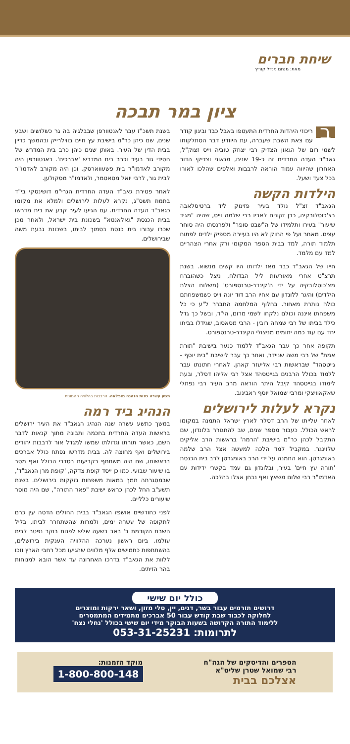שיחת חברים
מאת: מנחם מנדל קוריץ
ציון במר תבכה
בריכוזי היהדות החרדית התעטפו באבל כבד וביגון קודר עם צאת השבת שעברה, עת היוודע דבר הסתלקותו לשמי רום של הגאון הצדיק רבי יצחק טוביה וייס זצוק"ל, גאב"ד העדה החרדית זה כ-19 שנים, מגאוני וצדיקי הדור האחרון שהיווה עמוד הוראה לרבבות ואלפים שהלכו לאורו בכל צעד ושעל.
הילדות הקשה
הגאב"ד זצ"ל נולד בעיר פזינוק ליד ברטיסלאבה בצ'כוסלובקיה, כבן זקונים לאביו רבי שלמה וייס, שהיה "מגיד שיעור" בעירו ותלמידו של ה"שבט סופר" ולפרנסתו היה סוחר עצים. מאחר ועל פי החוק לא היו בעיירה מספיק ילדים לפתוח תלמוד תורה, למד בבית הספר המקומי ורק אחרי הצהריים למד עם מלמד.
חייו של הגאב"ד כבר מאז ילדותו היו קשים מנשוא. בשנת תרצ"ט אחרי מאורעות ליל הבדולח, ניצל כשהוברח מצ'כוסלובקיה על ידי ה'קינדר-טרנספורט' (משלוח הצלת הילדים) והיגר ללונדון עם אחיו הרב דוד יונה וייס כשמשפחתם כולה נותרת מאחור. בחלוף המלחמה התברר ל"ע כי כל משפחתו איננה וכולם נלקחו לשמי מרום, הי"ד, ובשל כך גדל כילד בביתו של רבי שמחה רובין - הרבי מסאסוב, שגידלו בביתו יחד עם עוד כמה יתומים מניצולי הקינדר-טרנספורט.
תקופה אחר כך עבר הגאב"ד ללמוד כנער בישיבת "תורת אמת" של רבי משה שניידר, ואחר כך עבר לישיבת "בית יוסף - גייטסהד" שבראשות רבי אליעזר קאהן. לאחרי חתונתו עבר ללמוד בכולל הרבנים בגייטסהד אצל רבי אליהו דסלר, ובעת לימודו בגייטסהד קיבל היתר הוראה מרב העיר רבי נפתלי שאקאוויצקי ומרבי שמואל יוסף ראבינוב.
נקרא לעלות לירושלים
לאחר עלייתו של הרב דסלר לארץ ישראל התמנה במקומו לראש הכולל. כעבור מספר שנים, שב להתגורר בלונדון, שם התקבל לכהן כר"מ בישיבת 'הרמה' בראשות הרב אליקים שלזינגר. במקביל למד הלכה למעשה אצל הרב שלמה באומגרטן. הוא התמנה על ידי הרב באומגרטן לרב בית הכנסת 'תורה עץ חיים' בעיר, ובלונדון גם עמד בקשרי ידידות עם האדמו"ר רבי שלום משאץ ואף נבחן אצלו בהלכה.
בשנת תשכ"ז עבר לאנטוורפן שבבלגיה בה גר כשלושים ושבע שנים, שם כיהן כר"מ בישיבת עץ חיים בווילרייק ובהמשך כדיין בבית הדין של העיר. באותן שנים כיהן כרב בית המדרש של חסידי גור בעיר וכרב בית המדרש 'אברכים'. באנטוורפן היה מקורב לאדמו"ר בית פשעווארסק. וכן היה מקורב לאדמו"ר לבית גור, לרבי יואל מסאטמר, ולאדמו"ר מסקולען.
לאחר פטירת גאב"ד העדה החרדית הגרי"מ דושינסקי בי"ד בתמוז תשס"ג, נקרא לעלות לירושלים ולמלא את מקומו כגאב"ד העדה החרדית. עם הגיעו לעיר קבע את בית מדרשו בבית הכנסת "גאלאנטא" בשכונת בית ישראל, ולאחר מכן שכרו עבורו בית כנסת בסמוך לביתו, בשכונת גבעת משה שבירושלים.
תשע עשרה שנות הנהגה מופלאה. הרבבות בהלוויה ההמונית
הנהיג ביד רמה
במשך כתשע עשרה שנה הנהיג הגאב"ד את העיר ירושלים בראשות העדה החרדית בחכמה ותבונה מתוך קנאות לדבר השם, כאשר תורתו וגדולתו שמשו למגדל אור לרבבות יהודים בירושלים ואף מחוצה לה. בבית מדרשו נפתח כולל אברכים בראשותו, שם היה משתתף בקביעות בסדרי הכולל ואף מסר בו שיעור שבועי. כמו כן ייסד קופת צדקה, 'קופת מרן הגאב"ד', שבמסגרתה תמך במאות משפחות נזקקות בירושלים. בשנת תשע"ב החל לכהן כראש ישיבת "פאר התורה", שם היה מוסר שיעורים כלליים.
לפני כחודשיים אושפז הגאב"ד בבית החולים הדסה עין כרם לתקופה של עשרה ימים, ולמרות שהשתחרר לביתו, בליל השבת הקודמת ב' באב בשעה שלש לפנות בוקר נפטר לבית עולמו. ביום ראשון נערכה ההלוויה הענקית בירושלים, בהשתתפות כחמישים אלף מלווים שהגיעו מכל רחבי הארץ וזכו ללוות את הגאב"ד בדרכו האחרונה עד אשר הובא למנוחות בהר הזיתים.
כולל יום שישי
דרושים תורמים עבור בשר, דגים, יין, סלי מזון, ושאר ירקות ומוצרים
לחלוקה לכבוד שבת קודש עבור 50 אברכים מתמידים המתמסרים
ללימוד התורה הקדושה בשעות הבוקר מידי יום שישי בכולל 'נחלי נצח'
לתרומות: 053-31-25231
הספרים והדיסקים של הגה"ח
רבי שמואל שטרן שליט"א
אצלכם בבית
מוקד הזמנות:
1-800-800-148